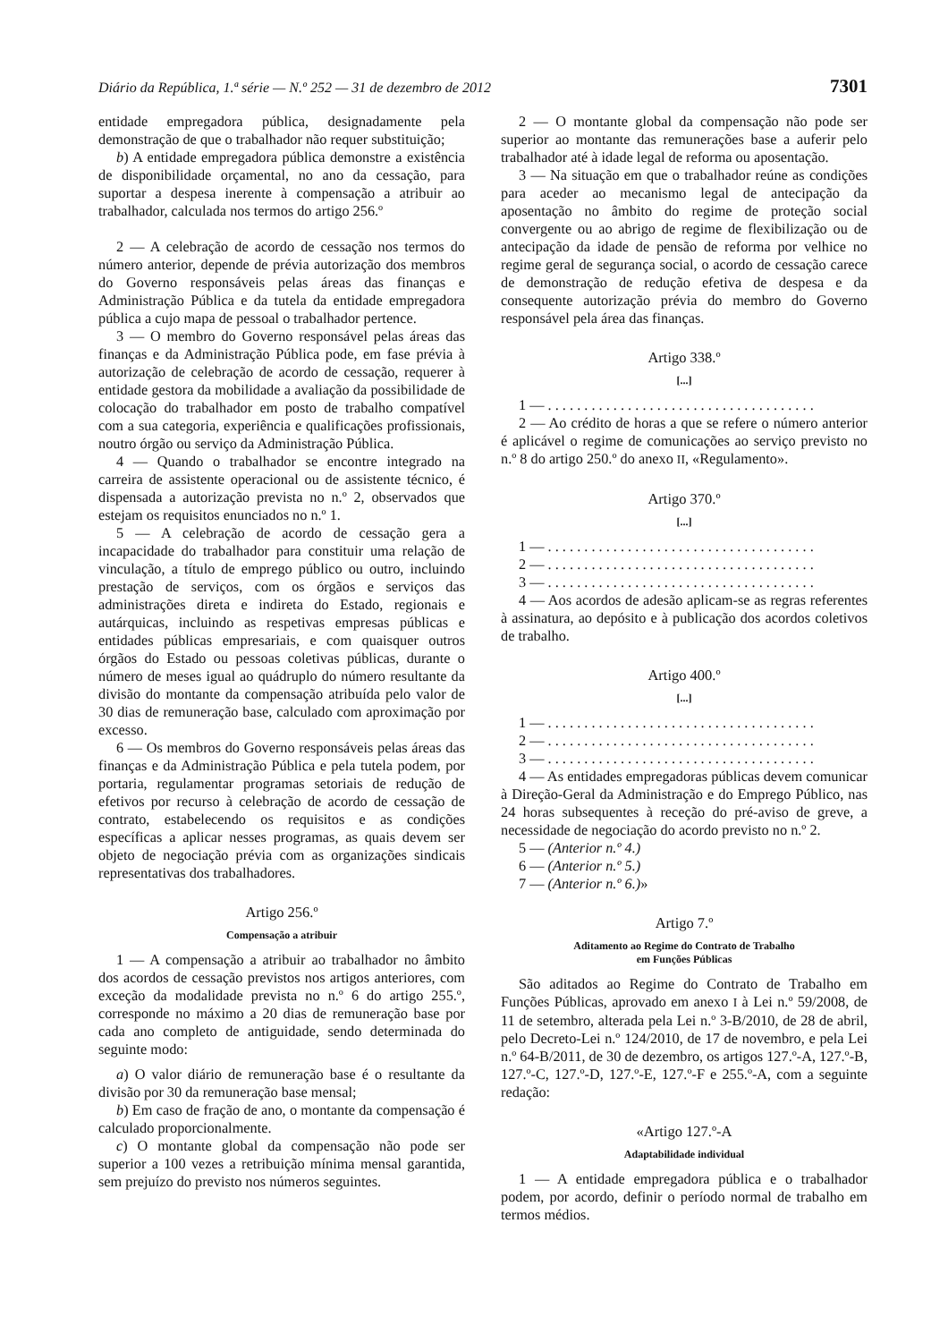Diário da República, 1.ª série — N.º 252 — 31 de dezembro de 2012 7301
entidade empregadora pública, designadamente pela demonstração de que o trabalhador não requer substituição;
b) A entidade empregadora pública demonstre a existência de disponibilidade orçamental, no ano da cessação, para suportar a despesa inerente à compensação a atribuir ao trabalhador, calculada nos termos do artigo 256.º
2 — A celebração de acordo de cessação nos termos do número anterior, depende de prévia autorização dos membros do Governo responsáveis pelas áreas das finanças e Administração Pública e da tutela da entidade empregadora pública a cujo mapa de pessoal o trabalhador pertence.
3 — O membro do Governo responsável pelas áreas das finanças e da Administração Pública pode, em fase prévia à autorização de celebração de acordo de cessação, requerer à entidade gestora da mobilidade a avaliação da possibilidade de colocação do trabalhador em posto de trabalho compatível com a sua categoria, experiência e qualificações profissionais, noutro órgão ou serviço da Administração Pública.
4 — Quando o trabalhador se encontre integrado na carreira de assistente operacional ou de assistente técnico, é dispensada a autorização prevista no n.º 2, observados que estejam os requisitos enunciados no n.º 1.
5 — A celebração de acordo de cessação gera a incapacidade do trabalhador para constituir uma relação de vinculação, a título de emprego público ou outro, incluindo prestação de serviços, com os órgãos e serviços das administrações direta e indireta do Estado, regionais e autárquicas, incluindo as respetivas empresas públicas e entidades públicas empresariais, e com quaisquer outros órgãos do Estado ou pessoas coletivas públicas, durante o número de meses igual ao quádruplo do número resultante da divisão do montante da compensação atribuída pelo valor de 30 dias de remuneração base, calculado com aproximação por excesso.
6 — Os membros do Governo responsáveis pelas áreas das finanças e da Administração Pública e pela tutela podem, por portaria, regulamentar programas setoriais de redução de efetivos por recurso à celebração de acordo de cessação de contrato, estabelecendo os requisitos e as condições específicas a aplicar nesses programas, as quais devem ser objeto de negociação prévia com as organizações sindicais representativas dos trabalhadores.
Artigo 256.º
Compensação a atribuir
1 — A compensação a atribuir ao trabalhador no âmbito dos acordos de cessação previstos nos artigos anteriores, com exceção da modalidade prevista no n.º 6 do artigo 255.º, corresponde no máximo a 20 dias de remuneração base por cada ano completo de antiguidade, sendo determinada do seguinte modo:
a) O valor diário de remuneração base é o resultante da divisão por 30 da remuneração base mensal;
b) Em caso de fração de ano, o montante da compensação é calculado proporcionalmente.
c) O montante global da compensação não pode ser superior a 100 vezes a retribuição mínima mensal garantida, sem prejuízo do previsto nos números seguintes.
2 — O montante global da compensação não pode ser superior ao montante das remunerações base a auferir pelo trabalhador até à idade legal de reforma ou aposentação.
3 — Na situação em que o trabalhador reúne as condições para aceder ao mecanismo legal de antecipação da aposentação no âmbito do regime de proteção social convergente ou ao abrigo de regime de flexibilização ou de antecipação da idade de pensão de reforma por velhice no regime geral de segurança social, o acordo de cessação carece de demonstração de redução efetiva de despesa e da consequente autorização prévia do membro do Governo responsável pela área das finanças.
Artigo 338.º
[...]
1 — . . . . . . . . . . . . . . . . . . . . . . . . . . . . . . . . . . . . .
2 — Ao crédito de horas a que se refere o número anterior é aplicável o regime de comunicações ao serviço previsto no n.º 8 do artigo 250.º do anexo II, «Regulamento».
Artigo 370.º
[...]
1 — . . . . . . . . . . . . . . . . . . . . . . . . . . . . . . . . . . . . .
2 — . . . . . . . . . . . . . . . . . . . . . . . . . . . . . . . . . . . . .
3 — . . . . . . . . . . . . . . . . . . . . . . . . . . . . . . . . . . . . .
4 — Aos acordos de adesão aplicam-se as regras referentes à assinatura, ao depósito e à publicação dos acordos coletivos de trabalho.
Artigo 400.º
[...]
1 — . . . . . . . . . . . . . . . . . . . . . . . . . . . . . . . . . . . . .
2 — . . . . . . . . . . . . . . . . . . . . . . . . . . . . . . . . . . . . .
3 — . . . . . . . . . . . . . . . . . . . . . . . . . . . . . . . . . . . . .
4 — As entidades empregadoras públicas devem comunicar à Direção-Geral da Administração e do Emprego Público, nas 24 horas subsequentes à receção do pré-aviso de greve, a necessidade de negociação do acordo previsto no n.º 2.
5 — (Anterior n.º 4.)
6 — (Anterior n.º 5.)
7 — (Anterior n.º 6.)»
Artigo 7.º
Aditamento ao Regime do Contrato de Trabalho
em Funções Públicas
São aditados ao Regime do Contrato de Trabalho em Funções Públicas, aprovado em anexo I à Lei n.º 59/2008, de 11 de setembro, alterada pela Lei n.º 3-B/2010, de 28 de abril, pelo Decreto-Lei n.º 124/2010, de 17 de novembro, e pela Lei n.º 64-B/2011, de 30 de dezembro, os artigos 127.º-A, 127.º-B, 127.º-C, 127.º-D, 127.º-E, 127.º-F e 255.º-A, com a seguinte redação:
«Artigo 127.º-A
Adaptabilidade individual
1 — A entidade empregadora pública e o trabalhador podem, por acordo, definir o período normal de trabalho em termos médios.